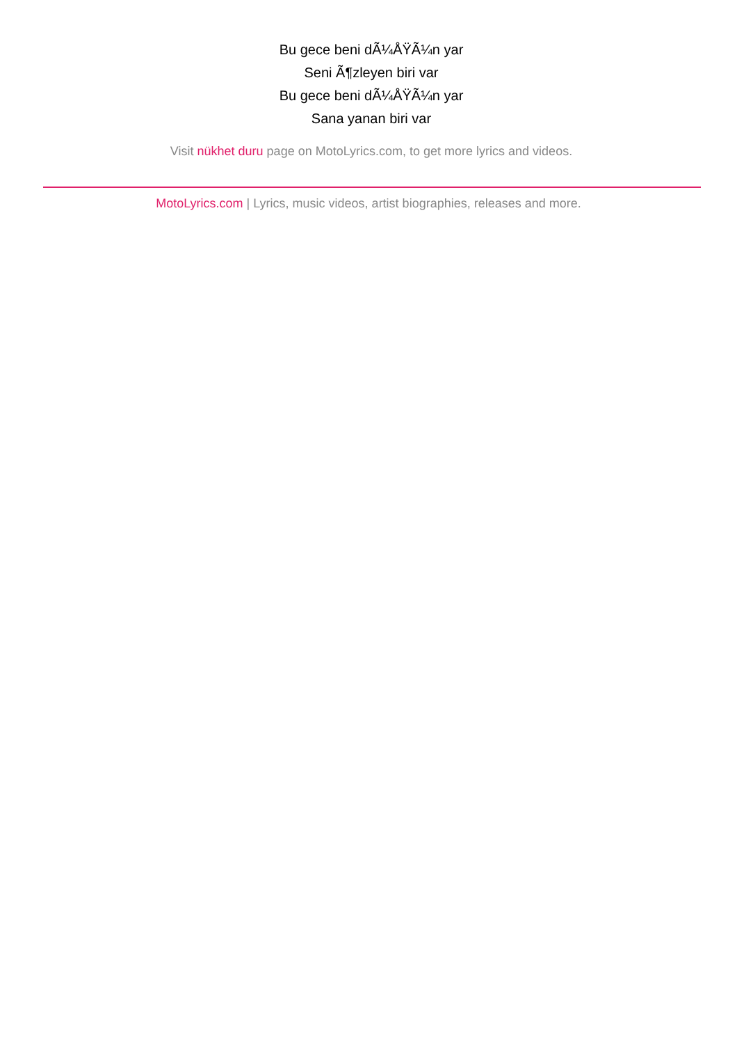Bu gece beni dÃ¼ÅŸÃ¼n yar
Seni Ã¶zleyen biri var
Bu gece beni dÃ¼ÅŸÃ¼n yar
Sana yanan biri var
Visit nükhet duru page on MotoLyrics.com, to get more lyrics and videos.
MotoLyrics.com | Lyrics, music videos, artist biographies, releases and more.